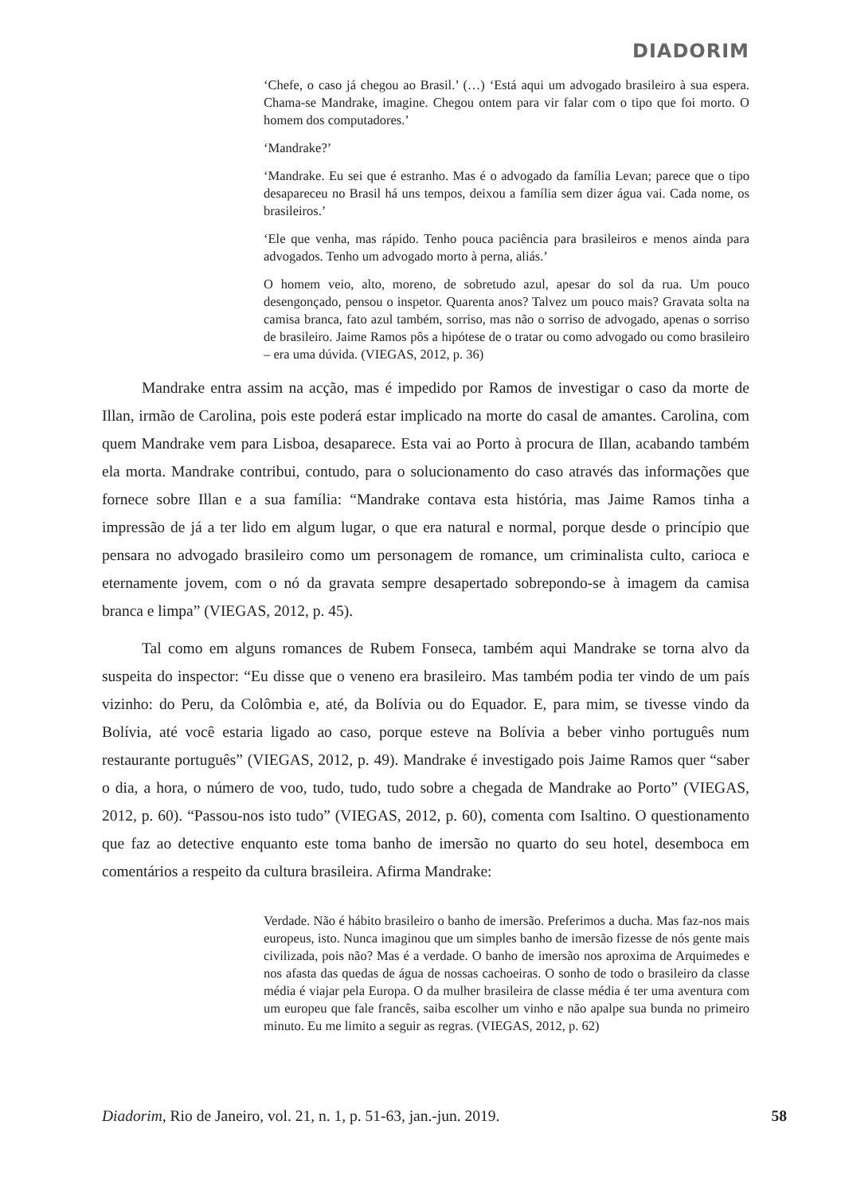DIADORIM
‘Chefe, o caso já chegou ao Brasil.’ (…) ‘Está aqui um advogado brasileiro à sua espera. Chama-se Mandrake, imagine. Chegou ontem para vir falar com o tipo que foi morto. O homem dos computadores.’
‘Mandrake?’
‘Mandrake. Eu sei que é estranho. Mas é o advogado da família Levan; parece que o tipo desapareceu no Brasil há uns tempos, deixou a família sem dizer água vai. Cada nome, os brasileiros.’
‘Ele que venha, mas rápido. Tenho pouca paciência para brasileiros e menos ainda para advogados. Tenho um advogado morto à perna, aliás.’
O homem veio, alto, moreno, de sobretudo azul, apesar do sol da rua. Um pouco desengonçado, pensou o inspetor. Quarenta anos? Talvez um pouco mais? Gravata solta na camisa branca, fato azul também, sorriso, mas não o sorriso de advogado, apenas o sorriso de brasileiro. Jaime Ramos pôs a hipótese de o tratar ou como advogado ou como brasileiro – era uma dúvida. (VIEGAS, 2012, p. 36)
Mandrake entra assim na acção, mas é impedido por Ramos de investigar o caso da morte de Illan, irmão de Carolina, pois este poderá estar implicado na morte do casal de amantes. Carolina, com quem Mandrake vem para Lisboa, desaparece. Esta vai ao Porto à procura de Illan, acabando também ela morta. Mandrake contribui, contudo, para o solucionamento do caso através das informações que fornece sobre Illan e a sua família: “Mandrake contava esta história, mas Jaime Ramos tinha a impressão de já a ter lido em algum lugar, o que era natural e normal, porque desde o princípio que pensara no advogado brasileiro como um personagem de romance, um criminalista culto, carioca e eternamente jovem, com o nó da gravata sempre desapertado sobrepondo-se à imagem da camisa branca e limpa” (VIEGAS, 2012, p. 45).
Tal como em alguns romances de Rubem Fonseca, também aqui Mandrake se torna alvo da suspeita do inspector: “Eu disse que o veneno era brasileiro. Mas também podia ter vindo de um país vizinho: do Peru, da Colômbia e, até, da Bolívia ou do Equador. E, para mim, se tivesse vindo da Bolívia, até você estaria ligado ao caso, porque esteve na Bolívia a beber vinho português num restaurante português” (VIEGAS, 2012, p. 49). Mandrake é investigado pois Jaime Ramos quer “saber o dia, a hora, o número de voo, tudo, tudo, tudo sobre a chegada de Mandrake ao Porto” (VIEGAS, 2012, p. 60). “Passou-nos isto tudo” (VIEGAS, 2012, p. 60), comenta com Isaltino. O questionamento que faz ao detective enquanto este toma banho de imersão no quarto do seu hotel, desemboca em comentários a respeito da cultura brasileira. Afirma Mandrake:
Verdade. Não é hábito brasileiro o banho de imersão. Preferimos a ducha. Mas faz-nos mais europeus, isto. Nunca imaginou que um simples banho de imersão fizesse de nós gente mais civilizada, pois não? Mas é a verdade. O banho de imersão nos aproxima de Arquimedes e nos afasta das quedas de água de nossas cachoeiras. O sonho de todo o brasileiro da classe média é viajar pela Europa. O da mulher brasileira de classe média é ter uma aventura com um europeu que fale francês, saiba escolher um vinho e não apalpe sua bunda no primeiro minuto. Eu me limito a seguir as regras. (VIEGAS, 2012, p. 62)
Diadorim, Rio de Janeiro, vol. 21, n. 1, p. 51-63, jan.-jun. 2019. 58